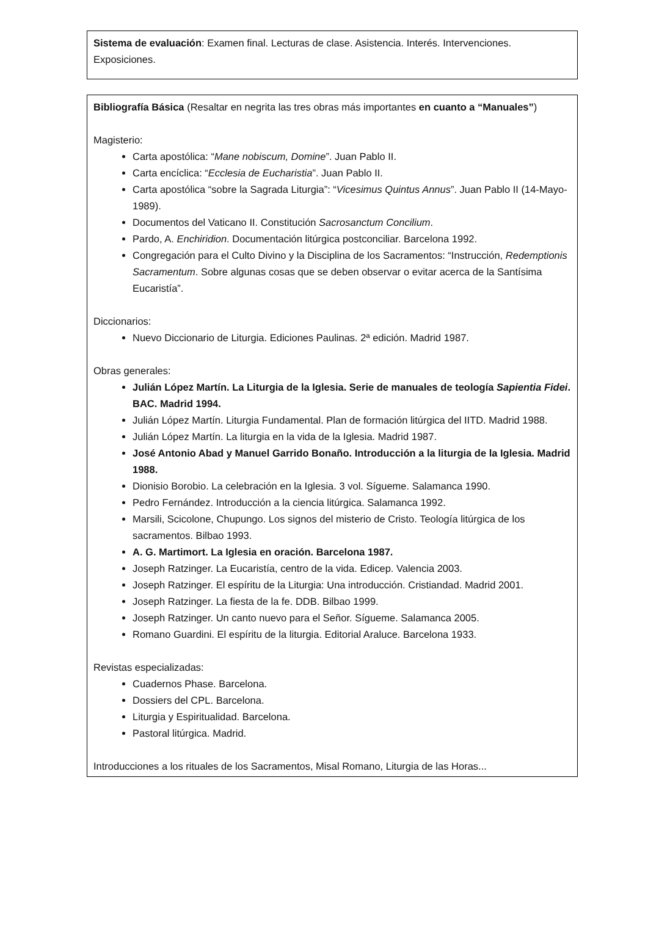Sistema de evaluación: Examen final. Lecturas de clase. Asistencia. Interés. Intervenciones. Exposiciones.
Bibliografía Básica (Resaltar en negrita las tres obras más importantes en cuanto a “Manuales”)
Magisterio:
Carta apostólica: “Mane nobiscum, Domine”. Juan Pablo II.
Carta encíclica: “Ecclesia de Eucharistia”. Juan Pablo II.
Carta apostólica “sobre la Sagrada Liturgia”: “Vicesimus Quintus Annus”. Juan Pablo II (14-Mayo-1989).
Documentos del Vaticano II. Constitución Sacrosanctum Concilium.
Pardo, A. Enchiridion. Documentación litúrgica postconciliar. Barcelona 1992.
Congregación para el Culto Divino y la Disciplina de los Sacramentos: “Instrucción, Redemptionis Sacramentum. Sobre algunas cosas que se deben observar o evitar acerca de la Santísima Eucaristía”.
Diccionarios:
Nuevo Diccionario de Liturgia. Ediciones Paulinas. 2ª edición. Madrid 1987.
Obras generales:
Julián López Martín. La Liturgia de la Iglesia. Serie de manuales de teología Sapientia Fidei. BAC. Madrid 1994.
Julián López Martín. Liturgia Fundamental. Plan de formación litúrgica del IITD. Madrid 1988.
Julián López Martín. La liturgia en la vida de la Iglesia. Madrid 1987.
José Antonio Abad y Manuel Garrido Bonaño. Introducción a la liturgia de la Iglesia. Madrid 1988.
Dionisio Borobio. La celebración en la Iglesia. 3 vol. Sígueme. Salamanca 1990.
Pedro Fernández. Introducción a la ciencia litúrgica. Salamanca 1992.
Marsili, Scicolone, Chupungo. Los signos del misterio de Cristo. Teología litúrgica de los sacramentos. Bilbao 1993.
A. G. Martimort. La Iglesia en oración. Barcelona 1987.
Joseph Ratzinger. La Eucaristía, centro de la vida. Edicep. Valencia 2003.
Joseph Ratzinger. El espíritu de la Liturgia: Una introducción. Cristiandad. Madrid 2001.
Joseph Ratzinger. La fiesta de la fe. DDB. Bilbao 1999.
Joseph Ratzinger. Un canto nuevo para el Señor. Sígueme. Salamanca 2005.
Romano Guardini. El espíritu de la liturgia. Editorial Araluce. Barcelona 1933.
Revistas especializadas:
Cuadernos Phase. Barcelona.
Dossiers del CPL. Barcelona.
Liturgia y Espiritualidad. Barcelona.
Pastoral litúrgica. Madrid.
Introducciones a los rituales de los Sacramentos, Misal Romano, Liturgia de las Horas...